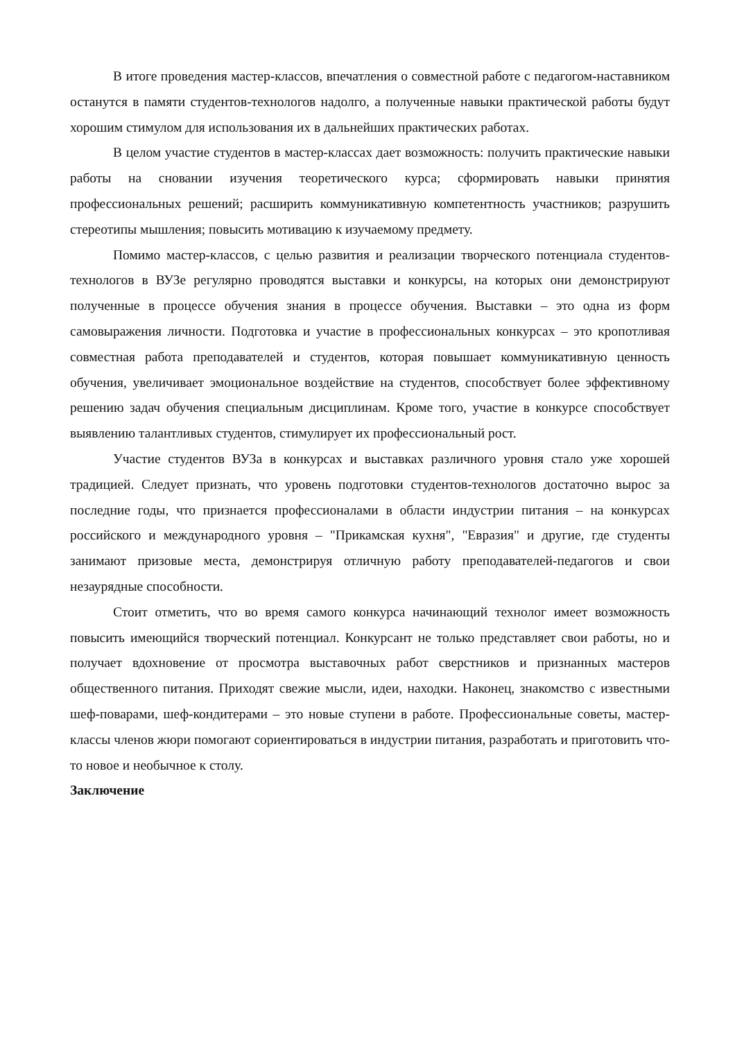В итоге проведения мастер-классов, впечатления о совместной работе с педагогом-наставником останутся в памяти студентов-технологов надолго, а полученные навыки практической работы будут хорошим стимулом для использования их в дальнейших практических работах.
В целом участие студентов в мастер-классах дает возможность: получить практические навыки работы на сновании изучения теоретического курса; сформировать навыки принятия профессиональных решений; расширить коммуникативную компетентность участников; разрушить стереотипы мышления; повысить мотивацию к изучаемому предмету.
Помимо мастер-классов, с целью развития и реализации творческого потенциала студентов-технологов в ВУЗе регулярно проводятся выставки и конкурсы, на которых они демонстрируют полученные в процессе обучения знания в процессе обучения. Выставки – это одна из форм самовыражения личности. Подготовка и участие в профессиональных конкурсах – это кропотливая совместная работа преподавателей и студентов, которая повышает коммуникативную ценность обучения, увеличивает эмоциональное воздействие на студентов, способствует более эффективному решению задач обучения специальным дисциплинам. Кроме того, участие в конкурсе способствует выявлению талантливых студентов, стимулирует их профессиональный рост.
Участие студентов ВУЗа в конкурсах и выставках различного уровня стало уже хорошей традицией. Следует признать, что уровень подготовки студентов-технологов достаточно вырос за последние годы, что признается профессионалами в области индустрии питания – на конкурсах российского и международного уровня – "Прикамская кухня", "Евразия" и другие, где студенты занимают призовые места, демонстрируя отличную работу преподавателей-педагогов и свои незаурядные способности.
Стоит отметить, что во время самого конкурса начинающий технолог имеет возможность повысить имеющийся творческий потенциал. Конкурсант не только представляет свои работы, но и получает вдохновение от просмотра выставочных работ сверстников и признанных мастеров общественного питания. Приходят свежие мысли, идеи, находки. Наконец, знакомство с известными шеф-поварами, шеф-кондитерами – это новые ступени в работе. Профессиональные советы, мастер-классы членов жюри помогают сориентироваться в индустрии питания, разработать и приготовить что-то новое и необычное к столу.
Заключение